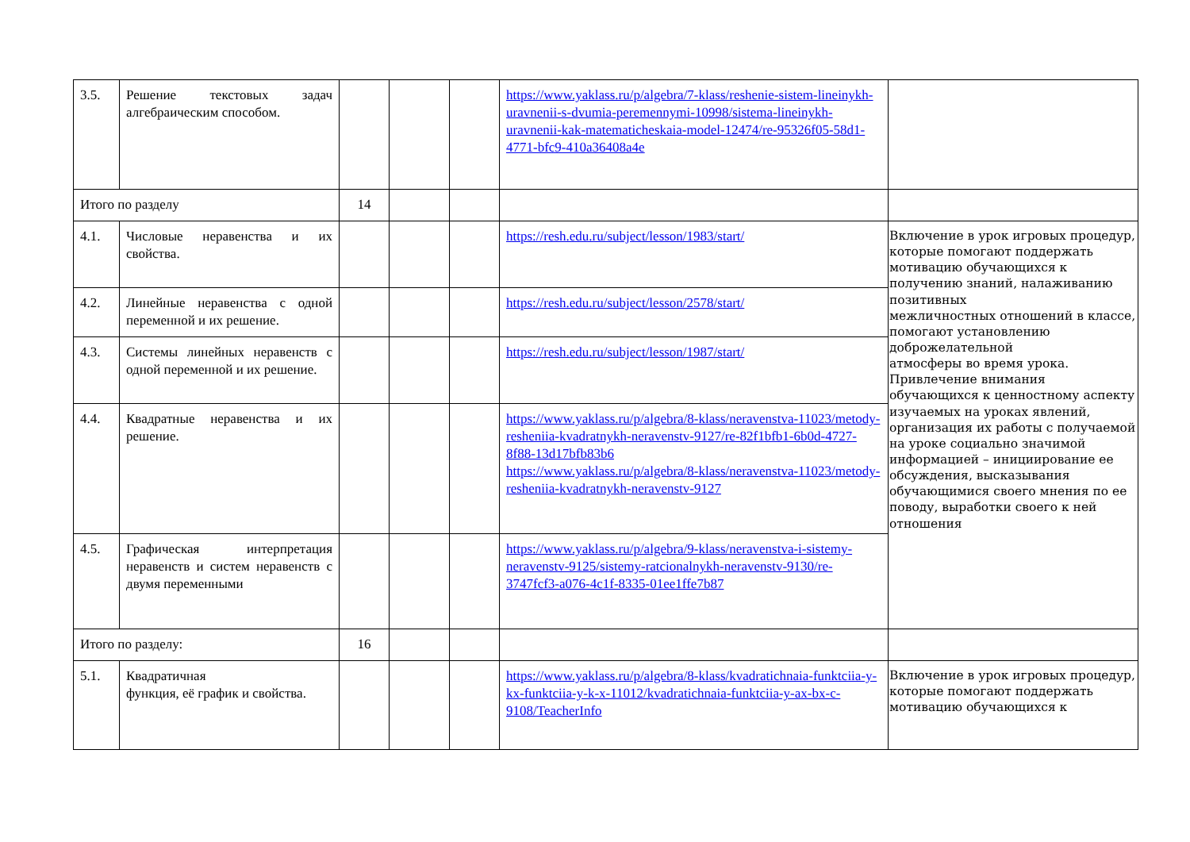| 3.5. | Решение текстовых задач алгебраическим способом. | | | | https://www.yaklass.ru/p/algebra/7-klass/reshenie-sistem-lineinykh-uravnenii-s-dvumia-peremennymi-10998/sistema-lineinykh-uravnenii-kak-matematicheskaia-model-12474/re-95326f05-58d1-4771-bfc9-410a36408a4e | |
| Итого по разделу | | 14 | | | | |
| 4.1. | Числовые неравенства и их свойства. | | | | https://resh.edu.ru/subject/lesson/1983/start/ | Включение в урок игровых процедур, которые помогают поддержать мотивацию обучающихся к получению знаний, налаживанию позитивных межличностных отношений в классе, помогают установлению доброжелательной атмосферы во время урока. Привлечение внимания обучающихся к ценностному аспекту изучаемых на уроках явлений, организация их работы с получаемой на уроке социально значимой информацией – инициирование ее обсуждения, высказывания обучающимися своего мнения по ее поводу, выработки своего к ней отношения |
| 4.2. | Линейные неравенства с одной переменной и их решение. | | | | https://resh.edu.ru/subject/lesson/2578/start/ | |
| 4.3. | Системы линейных неравенств с одной переменной и их решение. | | | | https://resh.edu.ru/subject/lesson/1987/start/ | |
| 4.4. | Квадратные неравенства и их решение. | | | | https://www.yaklass.ru/p/algebra/8-klass/neravenstva-11023/metody-resheniia-kvadratnykh-neravenstv-9127/re-82f1bfb1-6b0d-4727-8f88-13d17bfb83b6 https://www.yaklass.ru/p/algebra/8-klass/neravenstva-11023/metody-resheniia-kvadratnykh-neravenstv-9127 | |
| 4.5. | Графическая интерпретация неравенств и систем неравенств с двумя переменными | | | | https://www.yaklass.ru/p/algebra/9-klass/neravenstva-i-sistemy-neravenstv-9125/sistemy-ratcionalnykh-neravenstv-9130/re-3747fcf3-a076-4c1f-8335-01ee1ffe7b87 | |
| Итого по разделу: | | 16 | | | | |
| 5.1. | Квадратичная функция, её график и свойства. | | | | https://www.yaklass.ru/p/algebra/8-klass/kvadratichnaia-funktciia-y-kx-funktciia-y-k-x-11012/kvadratichnaia-funktciia-y-ax-bx-c-9108/TeacherInfo | Включение в урок игровых процедур, которые помогают поддержать мотивацию обучающихся к |